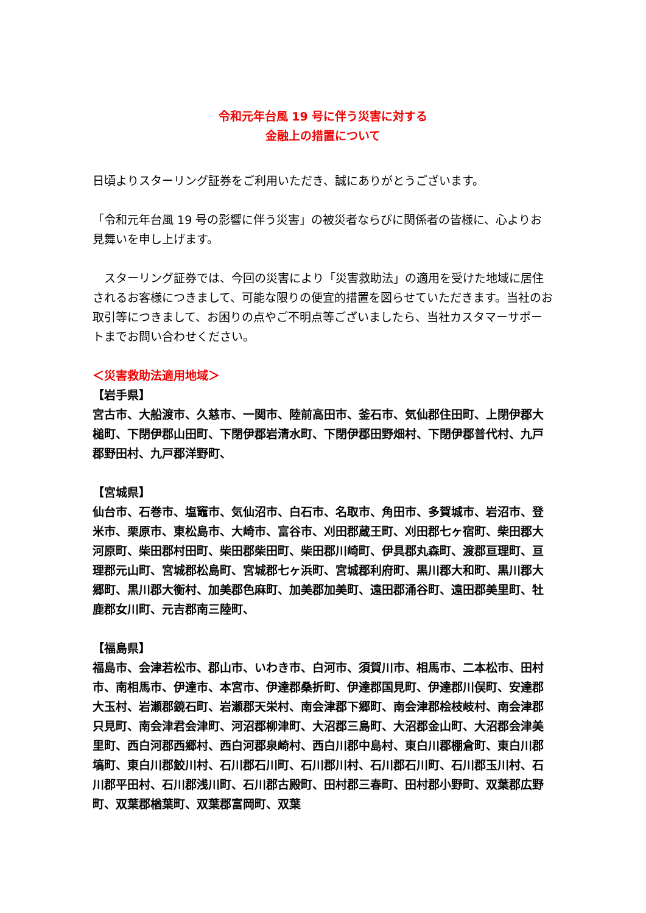令和元年台風 19 号に伴う災害に対する
金融上の措置について
日頃よりスターリング証券をご利用いただき、誠にありがとうございます。
「令和元年台風 19 号の影響に伴う災害」の被災者ならびに関係者の皆様に、心よりお見舞いを申し上げます。
　スターリング証券では、今回の災害により「災害救助法」の適用を受けた地域に居住されるお客様につきまして、可能な限りの便宜的措置を図らせていただきます。当社のお取引等につきまして、お困りの点やご不明点等ございましたら、当社カスタマーサポートまでお問い合わせください。
＜災害救助法適用地域＞
【岩手県】
宮古市、大船渡市、久慈市、一関市、陸前高田市、釜石市、気仙郡住田町、上閉伊郡大槌町、下閉伊郡山田町、下閉伊郡岩清水町、下閉伊郡田野畑村、下閉伊郡普代村、九戸郡野田村、九戸郡洋野町、
【宮城県】
仙台市、石巻市、塩竈市、気仙沼市、白石市、名取市、角田市、多賀城市、岩沼市、登米市、栗原市、東松島市、大崎市、富谷市、刈田郡蔵王町、刈田郡七ヶ宿町、柴田郡大河原町、柴田郡村田町、柴田郡柴田町、柴田郡川崎町、伊具郡丸森町、渡郡亘理町、亘理郡元山町、宮城郡松島町、宮城郡七ヶ浜町、宮城郡利府町、黒川郡大和町、黒川郡大郷町、黒川郡大衡村、加美郡色麻町、加美郡加美町、遠田郡涌谷町、遠田郡美里町、牡鹿郡女川町、元吉郡南三陸町、
【福島県】
福島市、会津若松市、郡山市、いわき市、白河市、須賀川市、相馬市、二本松市、田村市、南相馬市、伊達市、本宮市、伊達郡桑折町、伊達郡国見町、伊達郡川俣町、安達郡大玉村、岩瀬郡鏡石町、岩瀬郡天栄村、南会津郡下郷町、南会津郡桧枝岐村、南会津郡只見町、南会津君会津町、河沼郡柳津町、大沼郡三島町、大沼郡金山町、大沼郡会津美里町、西白河郡西郷村、西白河郡泉崎村、西白川郡中島村、東白川郡棚倉町、東白川郡塙町、東白川郡鮫川村、石川郡石川町、石川郡川村、石川郡石川町、石川郡玉川村、石川郡平田村、石川郡浅川町、石川郡古殿町、田村郡三春町、田村郡小野町、双葉郡広野町、双葉郡楢葉町、双葉郡富岡町、双葉